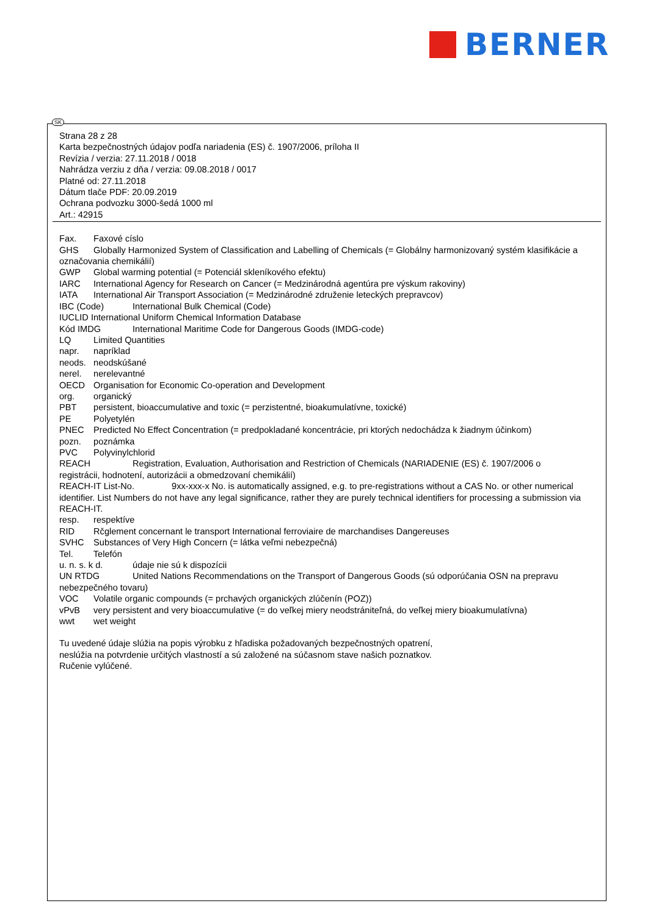BERNER
Strana 28 z 28
Karta bezpečnostných údajov podľa nariadenia (ES) č. 1907/2006, príloha II
Revízia / verzia: 27.11.2018 / 0018
Nahrádza verziu z dňa / verzia: 09.08.2018 / 0017
Platné od: 27.11.2018
Dátum tlače PDF: 20.09.2019
Ochrana podvozku 3000-šedá 1000 ml
Art.: 42915
Fax. Faxové císlo
GHS Globally Harmonized System of Classification and Labelling of Chemicals (= Globálny harmonizovaný systém klasifikácie a označovania chemikálií)
GWP Global warming potential (= Potenciál skleníkového efektu)
IARC International Agency for Research on Cancer (= Medzinárodná agentúra pre výskum rakoviny)
IATA International Air Transport Association (= Medzinárodné združenie leteckých prepravcov)
IBC (Code) International Bulk Chemical (Code)
IUCLID International Uniform Chemical Information Database
Kód IMDG International Maritime Code for Dangerous Goods (IMDG-code)
LQ Limited Quantities
napr. napríklad
neods. neodskúšané
nerel. nerelevantné
OECD Organisation for Economic Co-operation and Development
org. organický
PBT persistent, bioaccumulative and toxic (= perzistentné, bioakumulatívne, toxické)
PE Polyetylén
PNEC Predicted No Effect Concentration (= predpokladané koncentrácie, pri ktorých nedochádza k žiadnym účinkom)
pozn. poznámka
PVC Polyvinylchlorid
REACH Registration, Evaluation, Authorisation and Restriction of Chemicals (NARIADENIE (ES) č. 1907/2006 o registrácii, hodnotení, autorizácii a obmedzovaní chemikálií)
REACH-IT List-No. 9xx-xxx-x No. is automatically assigned, e.g. to pre-registrations without a CAS No. or other numerical identifier. List Numbers do not have any legal significance, rather they are purely technical identifiers for processing a submission via REACH-IT.
resp. respektíve
RID Rčglement concernant le transport International ferroviaire de marchandises Dangereuses
SVHC Substances of Very High Concern (= látka veľmi nebezpečná)
Tel. Telefón
u. n. s. k d. údaje nie sú k dispozícii
UN RTDG United Nations Recommendations on the Transport of Dangerous Goods (sú odporúčania OSN na prepravu nebezpečného tovaru)
VOC Volatile organic compounds (= prchavých organických zlúčenín (POZ))
vPvB very persistent and very bioaccumulative (= do veľkej miery neodstrániteľná, do veľkej miery bioakumulatívna)
wwt wet weight
Tu uvedené údaje slúžia na popis výrobku z hľadiska požadovaných bezpečnostných opatrení,
neslúžia na potvrdenie určitých vlastností a sú založené na súčasnom stave našich poznatkov.
Ručenie vylúčené.
SK